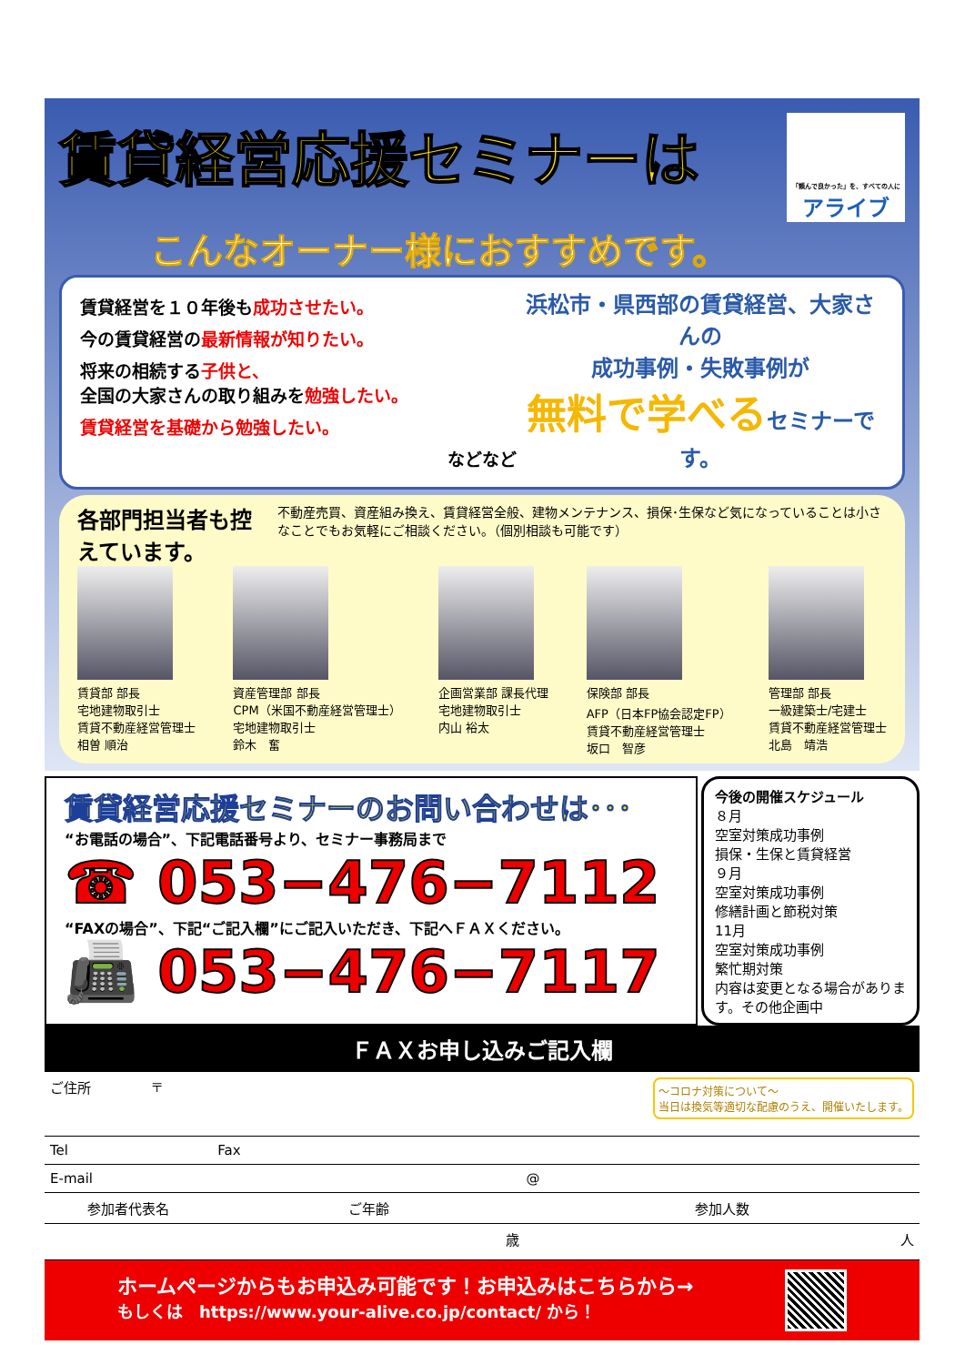賃貸経営応援セミナーは
「頼んで良かった」を、すべての人に
アライブ
こんなオーナー様におすすめです。
賃貸経営を１０年後も成功させたい。
今の賃貸経営の最新情報が知りたい。
将来の相続する子供と、
全国の大家さんの取り組みを勉強したい。
賃貸経営を基礎から勉強したい。
などなど
浜松市・県西部の賃貸経営、大家さんの
成功事例・失敗事例が
無料で学べるセミナーです。
各部門担当者も控えています。
不動産売買、資産組み換え、賃貸経営全般、建物メンテナンス、損保･生保など気になっていることは小さなことでもお気軽にご相談ください。（個別相談も可能です）
賃貸部 部長
宅地建物取引士
賃貸不動産経営管理士
相曽 順治
資産管理部 部長
CPM（米国不動産経営管理士）
宅地建物取引士
鈴木　奮
企画営業部 課長代理
宅地建物取引士
内山 裕太
保険部 部長
AFP（日本FP協会認定FP）
賃貸不動産経営管理士
坂口　智彦
管理部 部長
一級建築士/宅建士
賃貸不動産経営管理士
北島　靖浩
賃貸経営応援セミナーのお問い合わせは･･･
“お電話の場合”、下記電話番号より、セミナー事務局まで
☎ 053−476−7112
“FAXの場合”、下記“ご記入欄”にご記入いただき、下記へＦＡＸください。
📠 053−476−7117
今後の開催スケジュール
８月
空室対策成功事例
損保・生保と賃貸経営
９月
空室対策成功事例
修繕計画と節税対策
11月
空室対策成功事例
繁忙期対策
内容は変更となる場合があります。その他企画中
ＦＡＸお申し込みご記入欄
| ご住所 | 〒 ～コロナ対策について～ 当日は換気等適切な配慮のうえ、開催いたします。 | | |
| Tel | | Fax | |
| E-mail | @ | | |
| 参加者代表名 | | ご年齢 | 参加人数 |
| | | 歳 | 人 |
ホームページからもお申込み可能です！お申込みはこちらから→
もしくは　https://www.your-alive.co.jp/contact/ から！